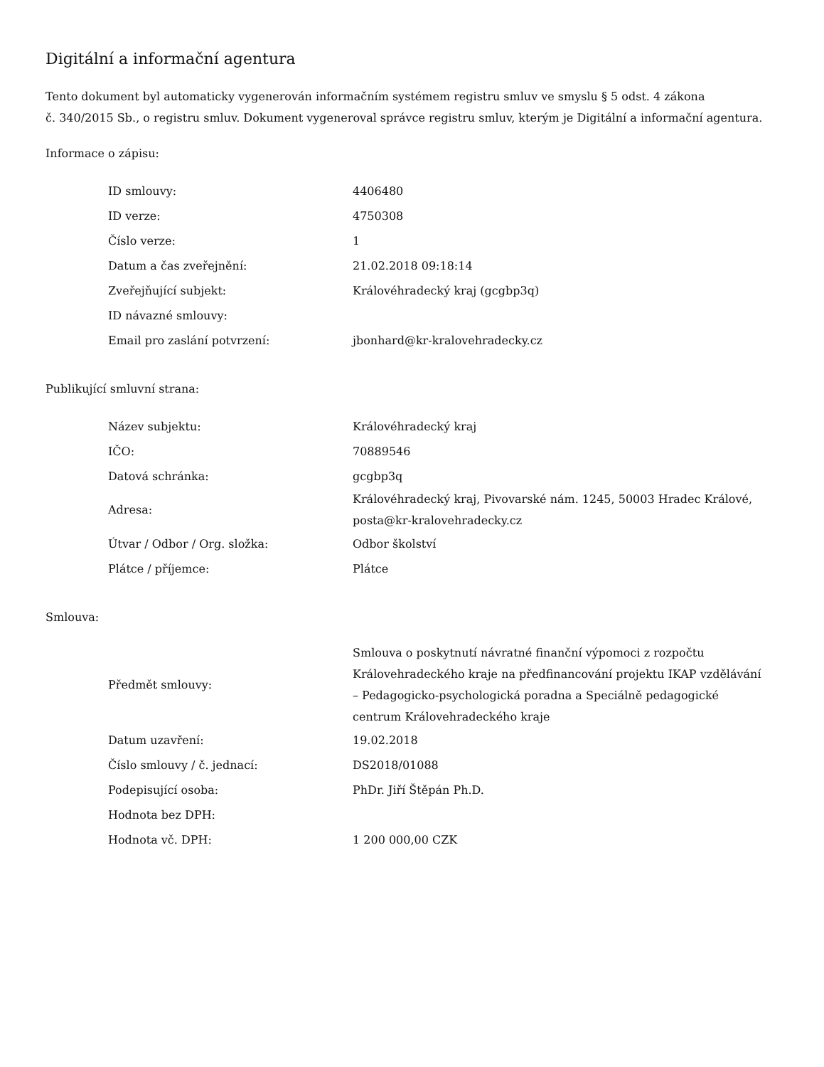Digitální a informační agentura
Tento dokument byl automaticky vygenerován informačním systémem registru smluv ve smyslu § 5 odst. 4 zákona
č. 340/2015 Sb., o registru smluv. Dokument vygeneroval správce registru smluv, kterým je Digitální a informační agentura.
Informace o zápisu:
| ID smlouvy: | 4406480 |
| ID verze: | 4750308 |
| Číslo verze: | 1 |
| Datum a čas zveřejnění: | 21.02.2018 09:18:14 |
| Zveřejňující subjekt: | Královéhradecký kraj (gcgbp3q) |
| ID návazné smlouvy: | |
| Email pro zaslání potvrzení: | jbonhard@kr-kralovehradecky.cz |
Publikující smluvní strana:
| Název subjektu: | Královéhradecký kraj |
| IČO: | 70889546 |
| Datová schránka: | gcgbp3q |
| Adresa: | Královéhradecký kraj, Pivovarské nám. 1245, 50003 Hradec Králové, posta@kr-kralovehradecky.cz |
| Útvar / Odbor / Org. složka: | Odbor školství |
| Plátce / příjemce: | Plátce |
Smlouva:
| Předmět smlouvy: | Smlouva o poskytnutí návratné finanční výpomoci z rozpočtu Královehradeckého kraje na předfinancování projektu IKAP vzdělávání – Pedagogicko-psychologická poradna a Speciálně pedagogické centrum Královehradeckého kraje |
| Datum uzavření: | 19.02.2018 |
| Číslo smlouvy / č. jednací: | DS2018/01088 |
| Podepisující osoba: | PhDr. Jiří Štěpán Ph.D. |
| Hodnota bez DPH: | |
| Hodnota vč. DPH: | 1 200 000,00 CZK |